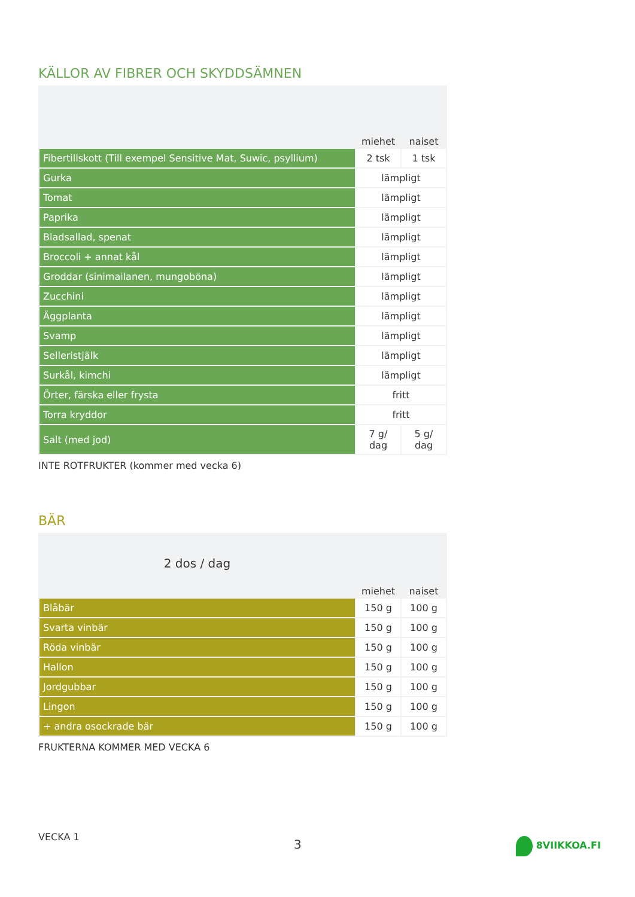KÄLLOR AV FIBRER OCH SKYDDSÄMNEN
| | miehet | naiset |
| --- | --- | --- |
| Fibertillskott (Till exempel Sensitive Mat, Suwic, psyllium) | 2 tsk | 1 tsk |
| Gurka | lämpligt | |
| Tomat | lämpligt | |
| Paprika | lämpligt | |
| Bladsallad, spenat | lämpligt | |
| Broccoli + annat kål | lämpligt | |
| Groddar (sinimailanen, mungoböna) | lämpligt | |
| Zucchini | lämpligt | |
| Äggplanta | lämpligt | |
| Svamp | lämpligt | |
| Selleristjälk | lämpligt | |
| Surkål, kimchi | lämpligt | |
| Örter, färska eller frysta | fritt | |
| Torra kryddor | fritt | |
| Salt (med jod) | 7 g/ dag | 5 g/ dag |
INTE ROTFRUKTER (kommer med vecka 6)
BÄR
| 2 dos / dag | | |
| --- | --- | --- |
| | miehet | naiset |
| Blåbär | 150 g | 100 g |
| Svarta vinbär | 150 g | 100 g |
| Röda vinbär | 150 g | 100 g |
| Hallon | 150 g | 100 g |
| Jordgubbar | 150 g | 100 g |
| Lingon | 150 g | 100 g |
| + andra osockrade bär | 150 g | 100 g |
FRUKTERNA KOMMER MED VECKA 6
VECKA 1 3 8VIIKKOA.FI